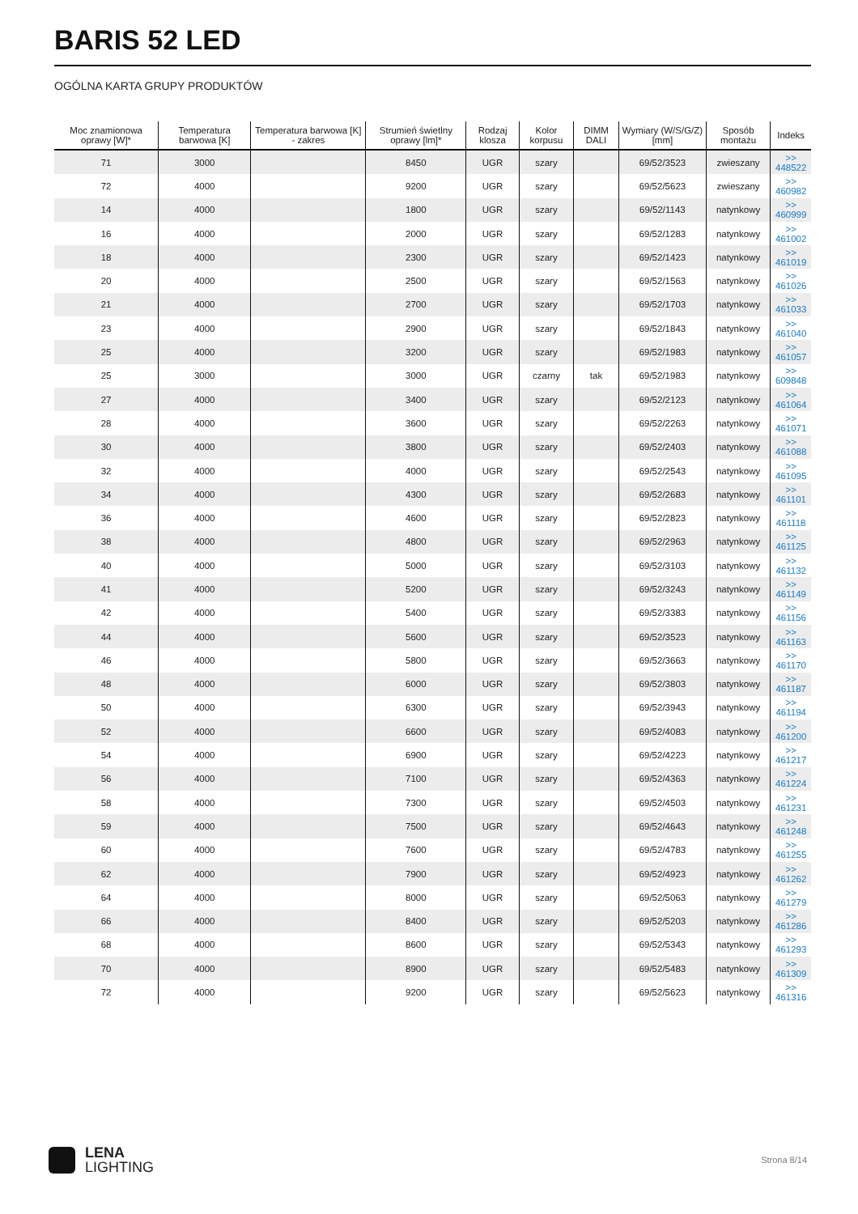BARIS 52 LED
OGÓLNA KARTA GRUPY PRODUKTÓW
| Moc znamionowa oprawy [W]* | Temperatura barwowa [K] | Temperatura barwowa [K] - zakres | Strumień świetlny oprawy [lm]* | Rodzaj klosza | Kolor korpusu | DIMM DALI | Wymiary (W/S/G/Z) [mm] | Sposób montażu | Indeks |
| --- | --- | --- | --- | --- | --- | --- | --- | --- | --- |
| 71 | 3000 | | 8450 | UGR | szary | | 69/52/3523 | zwieszany | >> 448522 |
| 72 | 4000 | | 9200 | UGR | szary | | 69/52/5623 | zwieszany | >> 460982 |
| 14 | 4000 | | 1800 | UGR | szary | | 69/52/1143 | natynkowy | >> 460999 |
| 16 | 4000 | | 2000 | UGR | szary | | 69/52/1283 | natynkowy | >> 461002 |
| 18 | 4000 | | 2300 | UGR | szary | | 69/52/1423 | natynkowy | >> 461019 |
| 20 | 4000 | | 2500 | UGR | szary | | 69/52/1563 | natynkowy | >> 461026 |
| 21 | 4000 | | 2700 | UGR | szary | | 69/52/1703 | natynkowy | >> 461033 |
| 23 | 4000 | | 2900 | UGR | szary | | 69/52/1843 | natynkowy | >> 461040 |
| 25 | 4000 | | 3200 | UGR | szary | | 69/52/1983 | natynkowy | >> 461057 |
| 25 | 3000 | | 3000 | UGR | czarny | tak | 69/52/1983 | natynkowy | >> 609848 |
| 27 | 4000 | | 3400 | UGR | szary | | 69/52/2123 | natynkowy | >> 461064 |
| 28 | 4000 | | 3600 | UGR | szary | | 69/52/2263 | natynkowy | >> 461071 |
| 30 | 4000 | | 3800 | UGR | szary | | 69/52/2403 | natynkowy | >> 461088 |
| 32 | 4000 | | 4000 | UGR | szary | | 69/52/2543 | natynkowy | >> 461095 |
| 34 | 4000 | | 4300 | UGR | szary | | 69/52/2683 | natynkowy | >> 461101 |
| 36 | 4000 | | 4600 | UGR | szary | | 69/52/2823 | natynkowy | >> 461118 |
| 38 | 4000 | | 4800 | UGR | szary | | 69/52/2963 | natynkowy | >> 461125 |
| 40 | 4000 | | 5000 | UGR | szary | | 69/52/3103 | natynkowy | >> 461132 |
| 41 | 4000 | | 5200 | UGR | szary | | 69/52/3243 | natynkowy | >> 461149 |
| 42 | 4000 | | 5400 | UGR | szary | | 69/52/3383 | natynkowy | >> 461156 |
| 44 | 4000 | | 5600 | UGR | szary | | 69/52/3523 | natynkowy | >> 461163 |
| 46 | 4000 | | 5800 | UGR | szary | | 69/52/3663 | natynkowy | >> 461170 |
| 48 | 4000 | | 6000 | UGR | szary | | 69/52/3803 | natynkowy | >> 461187 |
| 50 | 4000 | | 6300 | UGR | szary | | 69/52/3943 | natynkowy | >> 461194 |
| 52 | 4000 | | 6600 | UGR | szary | | 69/52/4083 | natynkowy | >> 461200 |
| 54 | 4000 | | 6900 | UGR | szary | | 69/52/4223 | natynkowy | >> 461217 |
| 56 | 4000 | | 7100 | UGR | szary | | 69/52/4363 | natynkowy | >> 461224 |
| 58 | 4000 | | 7300 | UGR | szary | | 69/52/4503 | natynkowy | >> 461231 |
| 59 | 4000 | | 7500 | UGR | szary | | 69/52/4643 | natynkowy | >> 461248 |
| 60 | 4000 | | 7600 | UGR | szary | | 69/52/4783 | natynkowy | >> 461255 |
| 62 | 4000 | | 7900 | UGR | szary | | 69/52/4923 | natynkowy | >> 461262 |
| 64 | 4000 | | 8000 | UGR | szary | | 69/52/5063 | natynkowy | >> 461279 |
| 66 | 4000 | | 8400 | UGR | szary | | 69/52/5203 | natynkowy | >> 461286 |
| 68 | 4000 | | 8600 | UGR | szary | | 69/52/5343 | natynkowy | >> 461293 |
| 70 | 4000 | | 8900 | UGR | szary | | 69/52/5483 | natynkowy | >> 461309 |
| 72 | 4000 | | 9200 | UGR | szary | | 69/52/5623 | natynkowy | >> 461316 |
LENA
LIGHTING
Strona 8/14